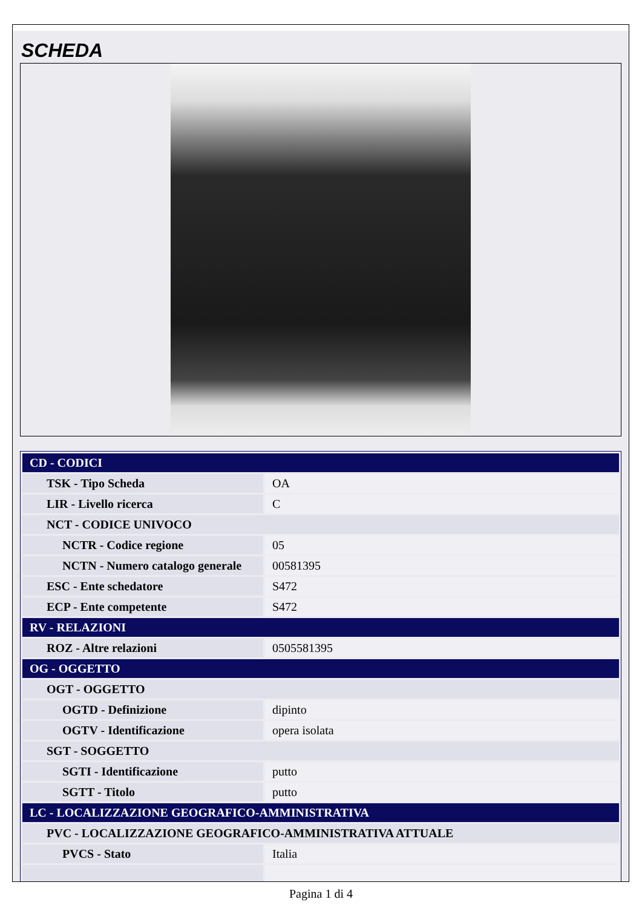SCHEDA
| CD - CODICI | |
| TSK - Tipo Scheda | OA |
| LIR - Livello ricerca | C |
| NCT - CODICE UNIVOCO | |
| NCTR - Codice regione | 05 |
| NCTN - Numero catalogo generale | 00581395 |
| ESC - Ente schedatore | S472 |
| ECP - Ente competente | S472 |
| RV - RELAZIONI | |
| ROZ - Altre relazioni | 0505581395 |
| OG - OGGETTO | |
| OGT - OGGETTO | |
| OGTD - Definizione | dipinto |
| OGTV - Identificazione | opera isolata |
| SGT - SOGGETTO | |
| SGTI - Identificazione | putto |
| SGTT - Titolo | putto |
| LC - LOCALIZZAZIONE GEOGRAFICO-AMMINISTRATIVA | |
| PVC - LOCALIZZAZIONE GEOGRAFICO-AMMINISTRATIVA ATTUALE | |
| PVCS - Stato | Italia |
Pagina 1 di 4